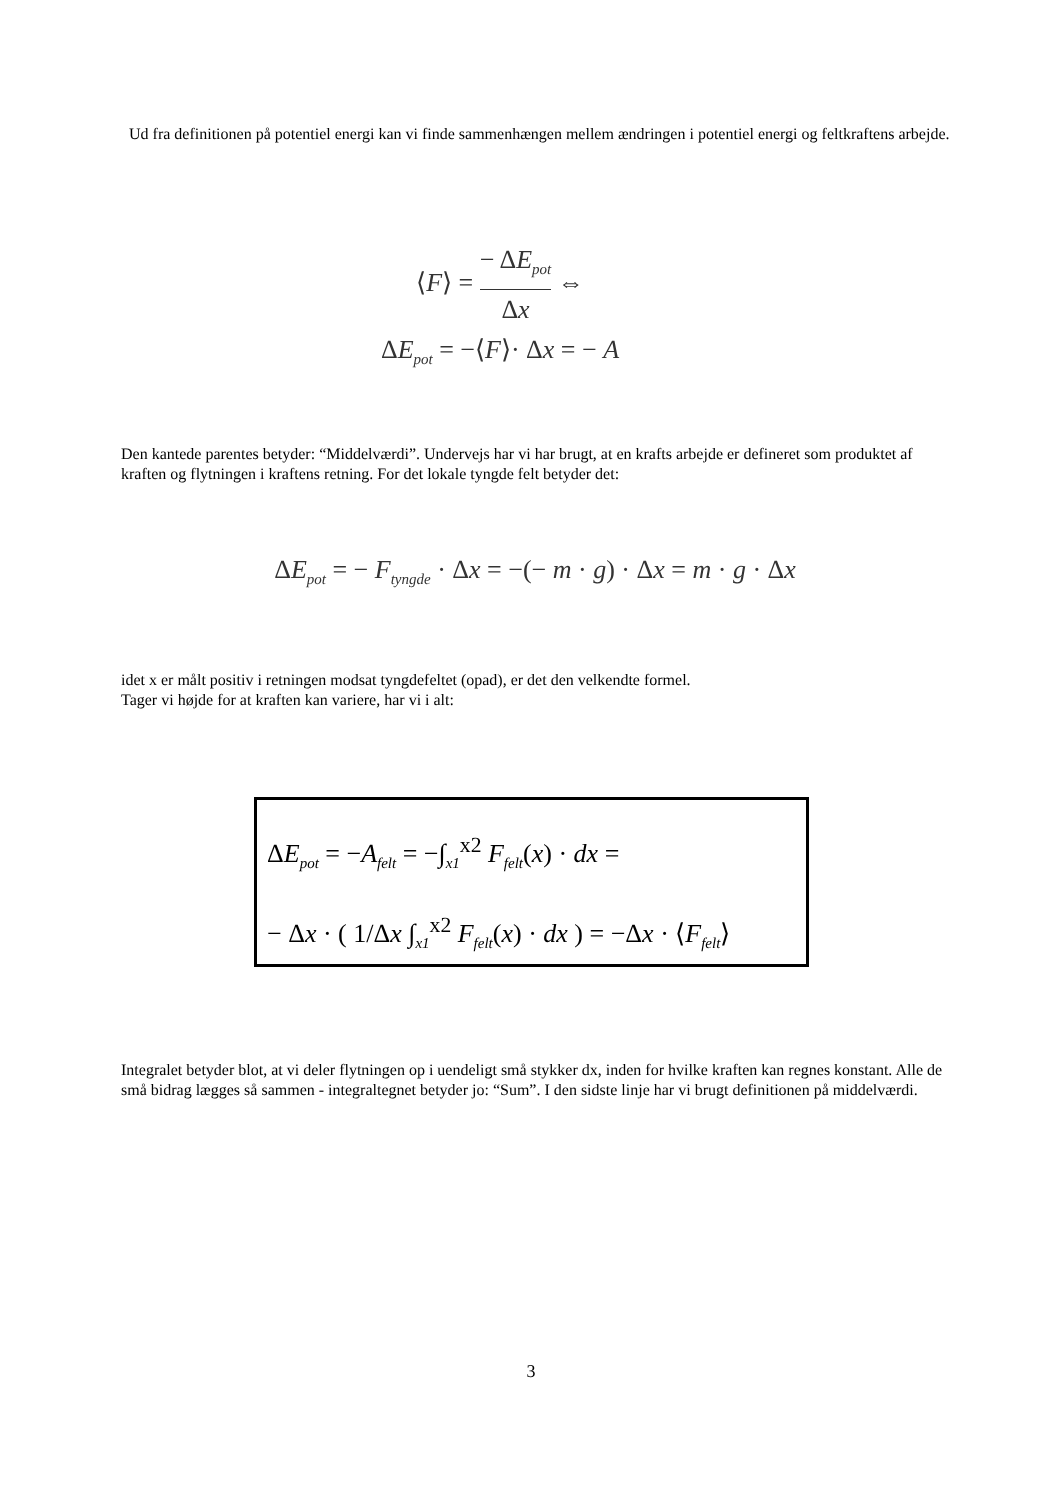Ud fra definitionen på potentiel energi kan vi finde sammenhængen mellem ændringen i potentiel energi og feltkraftens arbejde.
⟨F⟩ = − ΔE<sub>pot</sub> Δx ⇔
ΔE<sub>pot</sub> = −⟨F⟩· Δx = − A
Den kantede parentes betyder: “Middelværdi”. Undervejs har vi har brugt, at en krafts arbejde er defineret som produktet af kraften og flytningen i kraftens retning. For det lokale tyngde felt betyder det:
ΔE<sub>pot</sub> = − F<sub>tyngde</sub> · Δx = −(− m · g) · Δx = m · g · Δx
idet x er målt positiv i retningen modsat tyngdefeltet (opad), er det den velkendte formel.
Tager vi højde for at kraften kan variere, har vi i alt:
ΔE<sub>pot</sub> = −A<sub>felt</sub> = −∫<sub>x1</sub><sup>x2</sup> F<sub>felt</sub>(x) · dx =
− Δx · ( 1/Δx ∫<sub>x1</sub><sup>x2</sup> F<sub>felt</sub>(x) · dx ) = −Δx · ⟨F<sub>felt</sub>⟩
Integralet betyder blot, at vi deler flytningen op i uendeligt små stykker dx, inden for hvilke kraften kan regnes konstant. Alle de små bidrag lægges så sammen - integraltegnet betyder jo: “Sum”. I den sidste linje har vi brugt definitionen på middelværdi.
3